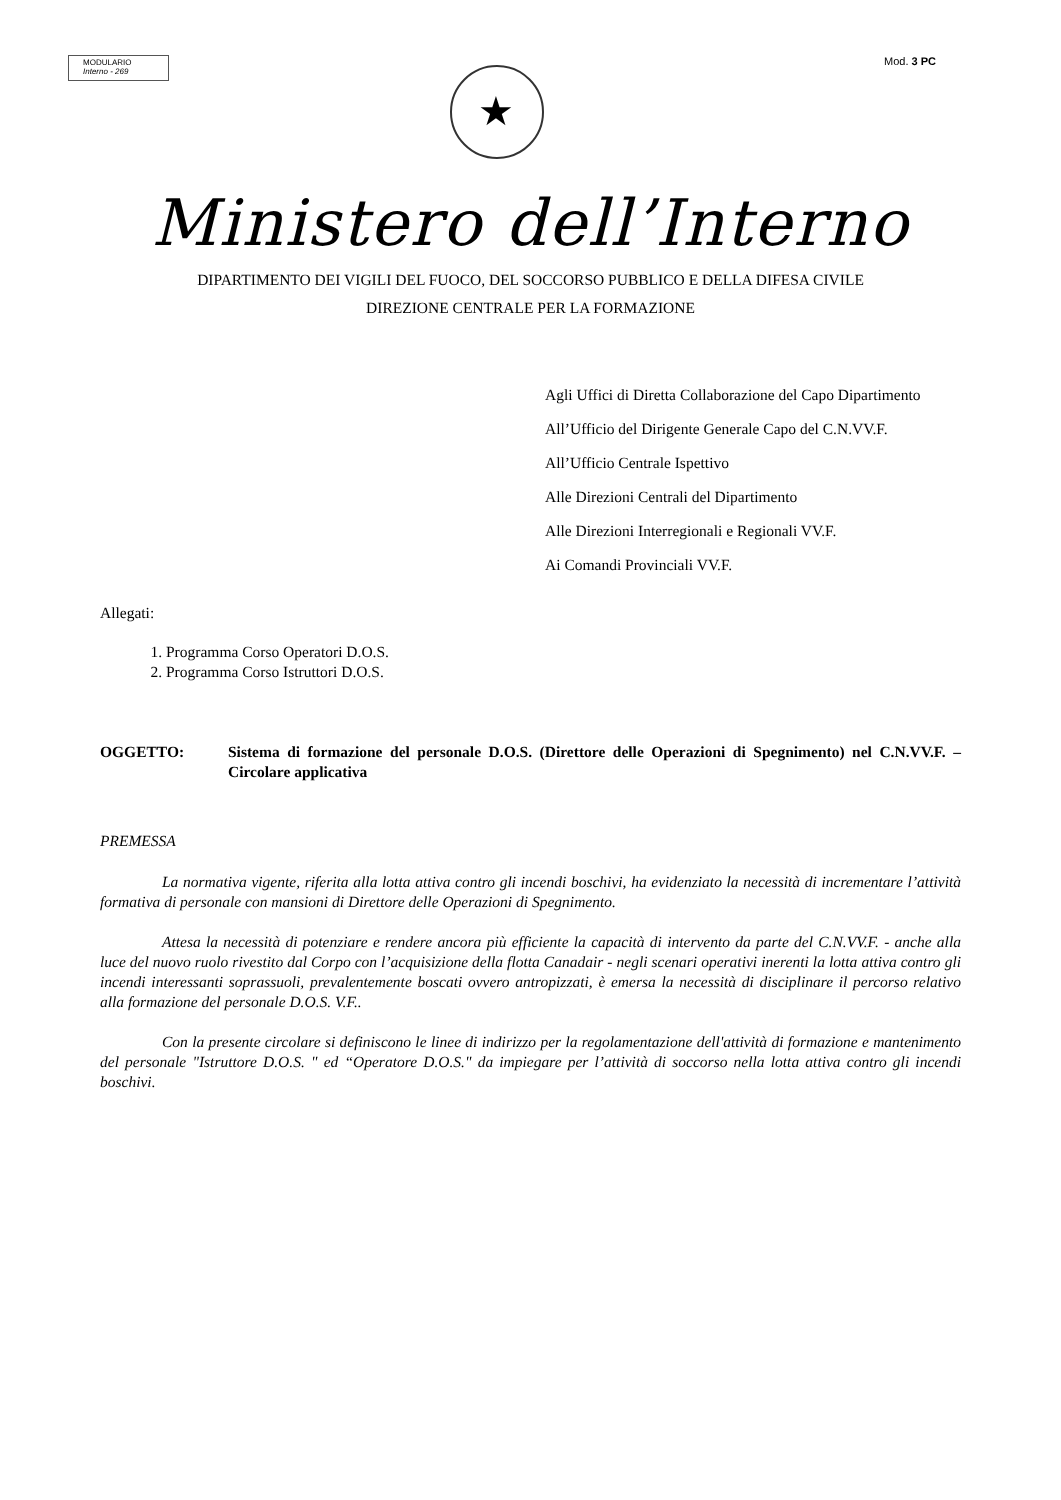MODULARIO
Interno - 269
Mod. 3 PC
★
Ministero dell’Interno
DIPARTIMENTO DEI VIGILI DEL FUOCO, DEL SOCCORSO PUBBLICO E DELLA DIFESA CIVILE
DIREZIONE CENTRALE PER LA FORMAZIONE
Agli Uffici di Diretta Collaborazione del Capo Dipartimento
All’Ufficio del Dirigente Generale Capo del C.N.VV.F.
All’Ufficio Centrale Ispettivo
Alle Direzioni Centrali del Dipartimento
Alle Direzioni Interregionali e Regionali VV.F.
Ai Comandi Provinciali VV.F.
Allegati:
1. Programma Corso Operatori D.O.S.
2. Programma Corso Istruttori D.O.S.
OGGETTO: Sistema di formazione del personale D.O.S. (Direttore delle Operazioni di Spegnimento) nel C.N.VV.F. – Circolare applicativa
PREMESSA
La normativa vigente, riferita alla lotta attiva contro gli incendi boschivi, ha evidenziato la necessità di incrementare l’attività formativa di personale con mansioni di Direttore delle Operazioni di Spegnimento.
Attesa la necessità di potenziare e rendere ancora più efficiente la capacità di intervento da parte del C.N.VV.F. - anche alla luce del nuovo ruolo rivestito dal Corpo con l’acquisizione della flotta Canadair - negli scenari operativi inerenti la lotta attiva contro gli incendi interessanti soprassuoli, prevalentemente boscati ovvero antropizzati, è emersa la necessità di disciplinare il percorso relativo alla formazione del personale D.O.S. V.F..
Con la presente circolare si definiscono le linee di indirizzo per la regolamentazione dell'attività di formazione e mantenimento del personale "Istruttore D.O.S. " ed “Operatore D.O.S." da impiegare per l’attività di soccorso nella lotta attiva contro gli incendi boschivi.